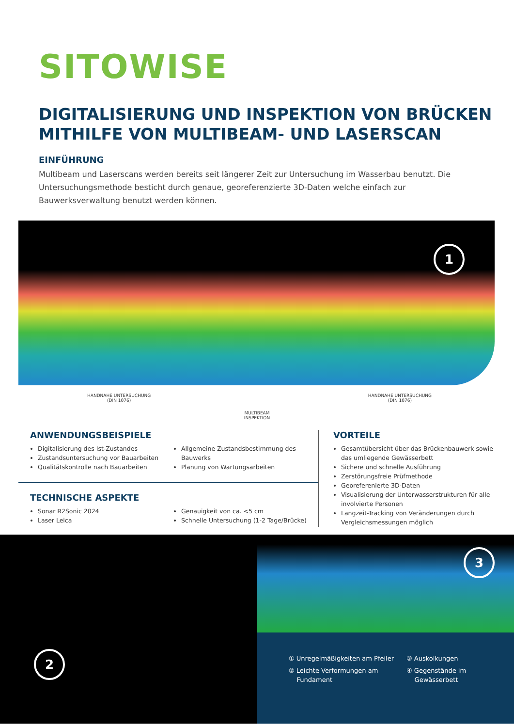SITOWISE
DIGITALISIERUNG UND INSPEKTION VON BRÜCKEN
MITHILFE VON MULTIBEAM- UND LASERSCAN
EINFÜHRUNG
Multibeam und Laserscans werden bereits seit längerer Zeit zur Untersuchung im Wasserbau benutzt. Die Untersuchungsmethode besticht durch genaue, georeferenzierte 3D-Daten welche einfach zur Bauwerksverwaltung benutzt werden können.
1
HANDNAHE UNTERSUCHUNG
(DIN 1076)
HANDNAHE UNTERSUCHUNG
(DIN 1076)
MULTIBEAM
INSPEKTION
ANWENDUNGSBEISPIELE
Digitalisierung des Ist-Zustandes
Zustandsuntersuchung vor Bauarbeiten
Qualitätskontrolle nach Bauarbeiten
Allgemeine Zustandsbestimmung des Bauwerks
Planung von Wartungsarbeiten
TECHNISCHE ASPEKTE
Sonar R2Sonic 2024
Laser Leica
Genauigkeit von ca. <5 cm
Schnelle Untersuchung (1-2 Tage/Brücke)
VORTEILE
Gesamtübersicht über das Brückenbauwerk sowie das umliegende Gewässerbett
Sichere und schnelle Ausführung
Zerstörungsfreie Prüfmethode
Georeferenierte 3D-Daten
Visualisierung der Unterwasserstrukturen für alle involvierte Personen
Langzeit-Tracking von Veränderungen durch Vergleichsmessungen möglich
2
3
① Unregelmäßigkeiten am Pfeiler
② Leichte Verformungen am
Fundament
③ Auskolkungen
④ Gegenstände im
Gewässerbett